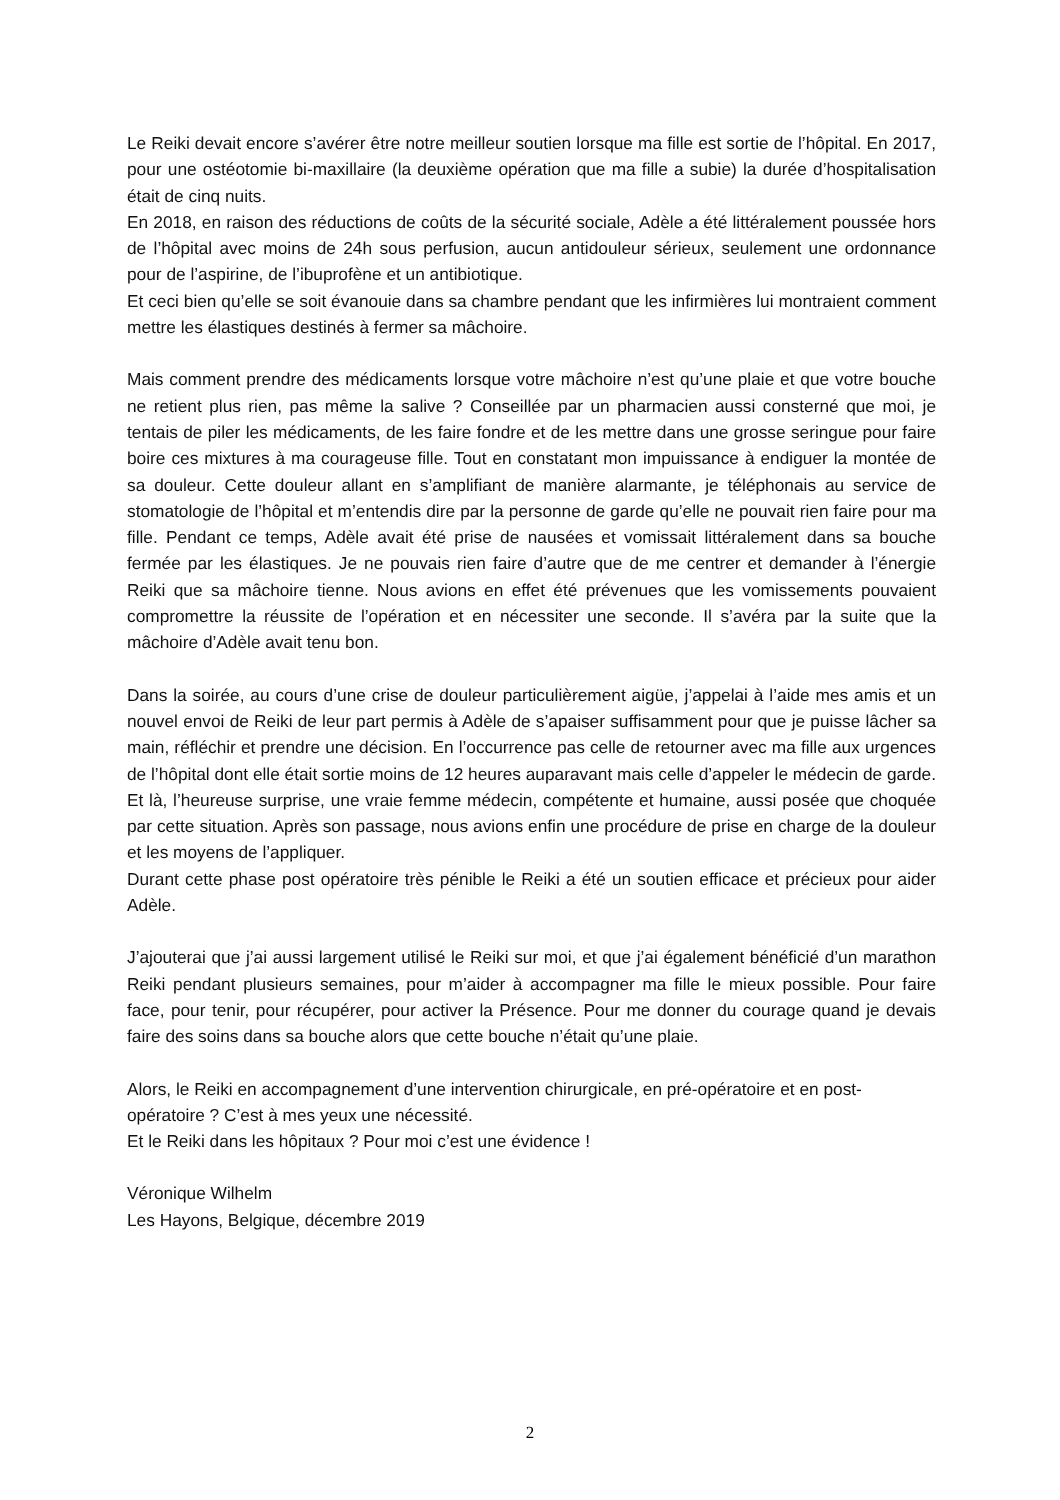Le Reiki devait encore s’avérer être notre meilleur soutien lorsque ma fille est sortie de l’hôpital. En 2017, pour une ostéotomie bi-maxillaire (la deuxième opération que ma fille a subie) la durée d’hospitalisation était de cinq nuits.
En 2018, en raison des réductions de coûts de la sécurité sociale, Adèle a été littéralement poussée hors de l’hôpital avec moins de 24h sous perfusion, aucun antidouleur sérieux, seulement une ordonnance pour de l’aspirine, de l’ibuprofène et un antibiotique.
Et ceci bien qu’elle se soit évanouie dans sa chambre pendant que les infirmières lui montraient comment mettre les élastiques destinés à fermer sa mâchoire.
Mais comment prendre des médicaments lorsque votre mâchoire n’est qu’une plaie et que votre bouche ne retient plus rien, pas même la salive ? Conseillée par un pharmacien aussi consterné que moi, je tentais de piler les médicaments, de les faire fondre et de les mettre dans une grosse seringue pour faire boire ces mixtures à ma courageuse fille. Tout en constatant mon impuissance à endiguer la montée de sa douleur. Cette douleur allant en s’amplifiant de manière alarmante, je téléphonais au service de stomatologie de l’hôpital et m’entendis dire par la personne de garde qu’elle ne pouvait rien faire pour ma fille. Pendant ce temps, Adèle avait été prise de nausées et vomissait littéralement dans sa bouche fermée par les élastiques. Je ne pouvais rien faire d’autre que de me centrer et demander à l’énergie Reiki que sa mâchoire tienne. Nous avions en effet été prévenues que les vomissements pouvaient compromettre la réussite de l’opération et en nécessiter une seconde. Il s’avéra par la suite que la mâchoire d’Adèle avait tenu bon.
Dans la soirée, au cours d’une crise de douleur particulièrement aigüe, j’appelai à l’aide mes amis et un nouvel envoi de Reiki de leur part permis à Adèle de s’apaiser suffisamment pour que je puisse lâcher sa main, réfléchir et prendre une décision. En l’occurrence pas celle de retourner avec ma fille aux urgences de l’hôpital dont elle était sortie moins de 12 heures auparavant mais celle d’appeler le médecin de garde. Et là, l’heureuse surprise, une vraie femme médecin, compétente et humaine, aussi posée que choquée par cette situation. Après son passage, nous avions enfin une procédure de prise en charge de la douleur et les moyens de l’appliquer.
Durant cette phase post opératoire très pénible le Reiki a été un soutien efficace et précieux pour aider Adèle.
J’ajouterai que j’ai aussi largement utilisé le Reiki sur moi, et que j’ai également bénéficié d’un marathon Reiki pendant plusieurs semaines, pour m’aider à accompagner ma fille le mieux possible. Pour faire face, pour tenir, pour récupérer, pour activer la Présence. Pour me donner du courage quand je devais faire des soins dans sa bouche alors que cette bouche n’était qu’une plaie.
Alors, le Reiki en accompagnement d’une intervention chirurgicale, en pré-opératoire et en post-opératoire ? C’est à mes yeux une nécessité.
Et le Reiki dans les hôpitaux ? Pour moi c’est une évidence !
Véronique Wilhelm
Les Hayons, Belgique, décembre 2019
2